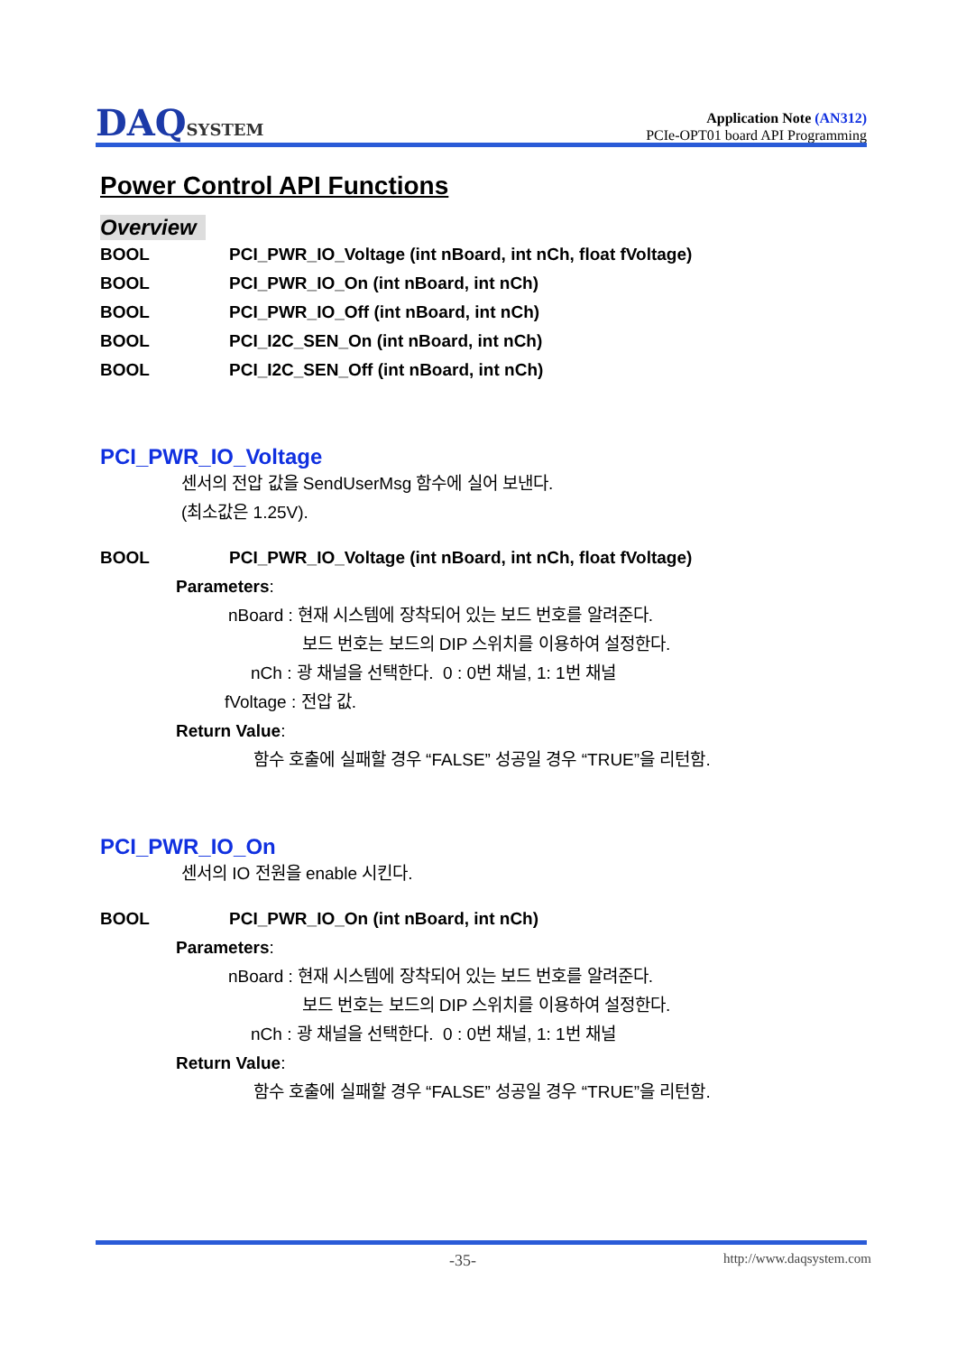DAQSYSTEM
Application Note (AN312)
PCIe-OPT01 board API Programming
Power Control API Functions
Overview
BOOL PCI_PWR_IO_Voltage (int nBoard, int nCh, float fVoltage)
BOOL PCI_PWR_IO_On (int nBoard, int nCh)
BOOL PCI_PWR_IO_Off (int nBoard, int nCh)
BOOL PCI_I2C_SEN_On (int nBoard, int nCh)
BOOL PCI_I2C_SEN_Off (int nBoard, int nCh)
PCI_PWR_IO_Voltage
센서의 전압 값을 SendUserMsg 함수에 실어 보낸다.
(최소값은 1.25V).
BOOL PCI_PWR_IO_Voltage (int nBoard, int nCh, float fVoltage)
Parameters:
nBoard : 현재 시스템에 장착되어 있는 보드 번호를 알려준다.
보드 번호는 보드의 DIP 스위치를 이용하여 설정한다.
nCh : 광 채널을 선택한다. 0 : 0번 채널, 1: 1번 채널
fVoltage : 전압 값.
Return Value:
함수 호출에 실패할 경우 “FALSE” 성공일 경우 “TRUE”을 리턴함.
PCI_PWR_IO_On
센서의 IO 전원을 enable 시킨다.
BOOL PCI_PWR_IO_On (int nBoard, int nCh)
Parameters:
nBoard : 현재 시스템에 장착되어 있는 보드 번호를 알려준다.
보드 번호는 보드의 DIP 스위치를 이용하여 설정한다.
nCh : 광 채널을 선택한다. 0 : 0번 채널, 1: 1번 채널
Return Value:
함수 호출에 실패할 경우 “FALSE” 성공일 경우 “TRUE”을 리턴함.
-35- http://www.daqsystem.com